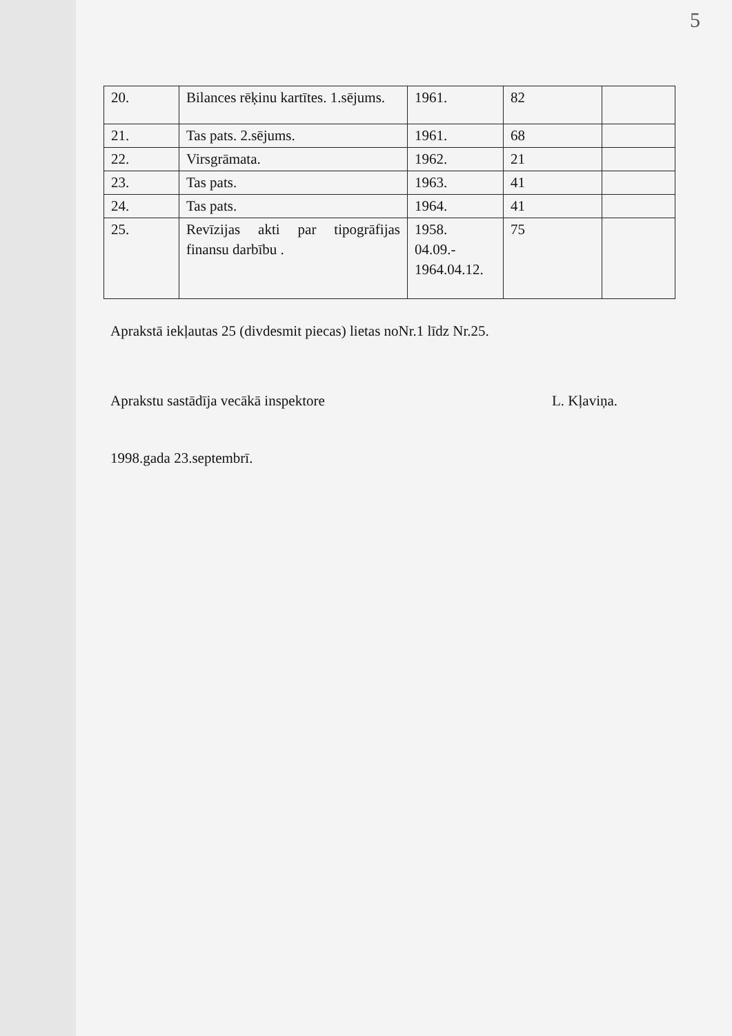5
| 20. | Bilances rēķinu kartītes. 1.sējums. | 1961. | 82 | |
| 21. | Tas pats. 2.sējums. | 1961. | 68 | |
| 22. | Virsgrāmata. | 1962. | 21 | |
| 23. | Tas pats. | 1963. | 41 | |
| 24. | Tas pats. | 1964. | 41 | |
| 25. | Revīzijas akti par tipogrāfijas finansu darbību . | 1958. 04.09.- 1964.04.12. | 75 | |
Aprakstā iekļautas 25 (divdesmit piecas) lietas noNr.1 līdz Nr.25.
Aprakstu sastādīja vecākā inspektore L. Kļaviņa.
1998.gada 23.septembrī.